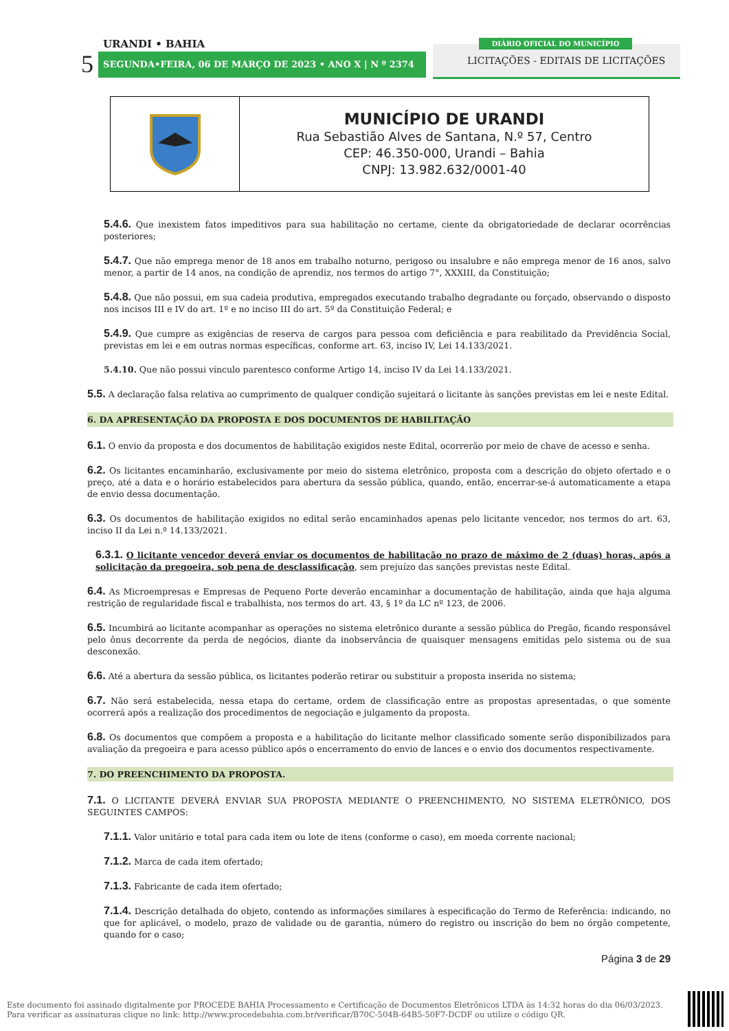URANDI • BAHIA
5 SEGUNDA•FEIRA, 06 DE MARÇO DE 2023 • ANO X | N º 2374
DIÁRIO OFICIAL DO MUNICÍPIO
LICITAÇÕES - EDITAIS DE LICITAÇÕES
| | MUNICÍPIO DE URANDI Rua Sebastião Alves de Santana, N.º 57, Centro CEP: 46.350-000, Urandi – Bahia CNPJ: 13.982.632/0001-40 |
5.4.6. Que inexistem fatos impeditivos para sua habilitação no certame, ciente da obrigatoriedade de declarar ocorrências posteriores;
5.4.7. Que não emprega menor de 18 anos em trabalho noturno, perigoso ou insalubre e não emprega menor de 16 anos, salvo menor, a partir de 14 anos, na condição de aprendiz, nos termos do artigo 7°, XXXIII, da Constituição;
5.4.8. Que não possui, em sua cadeia produtiva, empregados executando trabalho degradante ou forçado, observando o disposto nos incisos III e IV do art. 1º e no inciso III do art. 5º da Constituição Federal; e
5.4.9. Que cumpre as exigências de reserva de cargos para pessoa com deficiência e para reabilitado da Previdência Social, previstas em lei e em outras normas específicas, conforme art. 63, inciso IV, Lei 14.133/2021.
5.4.10. Que não possui vínculo parentesco conforme Artigo 14, inciso IV da Lei 14.133/2021.
5.5. A declaração falsa relativa ao cumprimento de qualquer condição sujeitará o licitante às sanções previstas em lei e neste Edital.
6. DA APRESENTAÇÃO DA PROPOSTA E DOS DOCUMENTOS DE HABILITAÇÃO
6.1. O envio da proposta e dos documentos de habilitação exigidos neste Edital, ocorrerão por meio de chave de acesso e senha.
6.2. Os licitantes encaminharão, exclusivamente por meio do sistema eletrônico, proposta com a descrição do objeto ofertado e o preço, até a data e o horário estabelecidos para abertura da sessão pública, quando, então, encerrar-se-á automaticamente a etapa de envio dessa documentação.
6.3. Os documentos de habilitação exigidos no edital serão encaminhados apenas pelo licitante vencedor, nos termos do art. 63, inciso II da Lei n.º 14.133/2021.
6.3.1. O licitante vencedor deverá enviar os documentos de habilitação no prazo de máximo de 2 (duas) horas, após a solicitação da pregoeira, sob pena de desclassificação, sem prejuízo das sanções previstas neste Edital.
6.4. As Microempresas e Empresas de Pequeno Porte deverão encaminhar a documentação de habilitação, ainda que haja alguma restrição de regularidade fiscal e trabalhista, nos termos do art. 43, § 1º da LC nº 123, de 2006.
6.5. Incumbirá ao licitante acompanhar as operações no sistema eletrônico durante a sessão pública do Pregão, ficando responsável pelo ônus decorrente da perda de negócios, diante da inobservância de quaisquer mensagens emitidas pelo sistema ou de sua desconexão.
6.6. Até a abertura da sessão pública, os licitantes poderão retirar ou substituir a proposta inserida no sistema;
6.7. Não será estabelecida, nessa etapa do certame, ordem de classificação entre as propostas apresentadas, o que somente ocorrerá após a realização dos procedimentos de negociação e julgamento da proposta.
6.8. Os documentos que compõem a proposta e a habilitação do licitante melhor classificado somente serão disponibilizados para avaliação da pregoeira e para acesso público após o encerramento do envio de lances e o envio dos documentos respectivamente.
7. DO PREENCHIMENTO DA PROPOSTA.
7.1. O LICITANTE DEVERÁ ENVIAR SUA PROPOSTA MEDIANTE O PREENCHIMENTO, NO SISTEMA ELETRÔNICO, DOS SEGUINTES CAMPOS:
7.1.1. Valor unitário e total para cada item ou lote de itens (conforme o caso), em moeda corrente nacional;
7.1.2. Marca de cada item ofertado;
7.1.3. Fabricante de cada item ofertado;
7.1.4. Descrição detalhada do objeto, contendo as informações similares à especificação do Termo de Referência: indicando, no que for aplicável, o modelo, prazo de validade ou de garantia, número do registro ou inscrição do bem no órgão competente, quando for o caso;
Página 3 de 29
Este documento foi assinado digitalmente por PROCEDE BAHIA Processamento e Certificação de Documentos Eletrônicos LTDA às 14:32 horas do dia 06/03/2023.
Para verificar as assinaturas clique no link: http://www.procedebahia.com.br/verificar/B70C-504B-64B5-50F7-DCDF ou utilize o código QR.